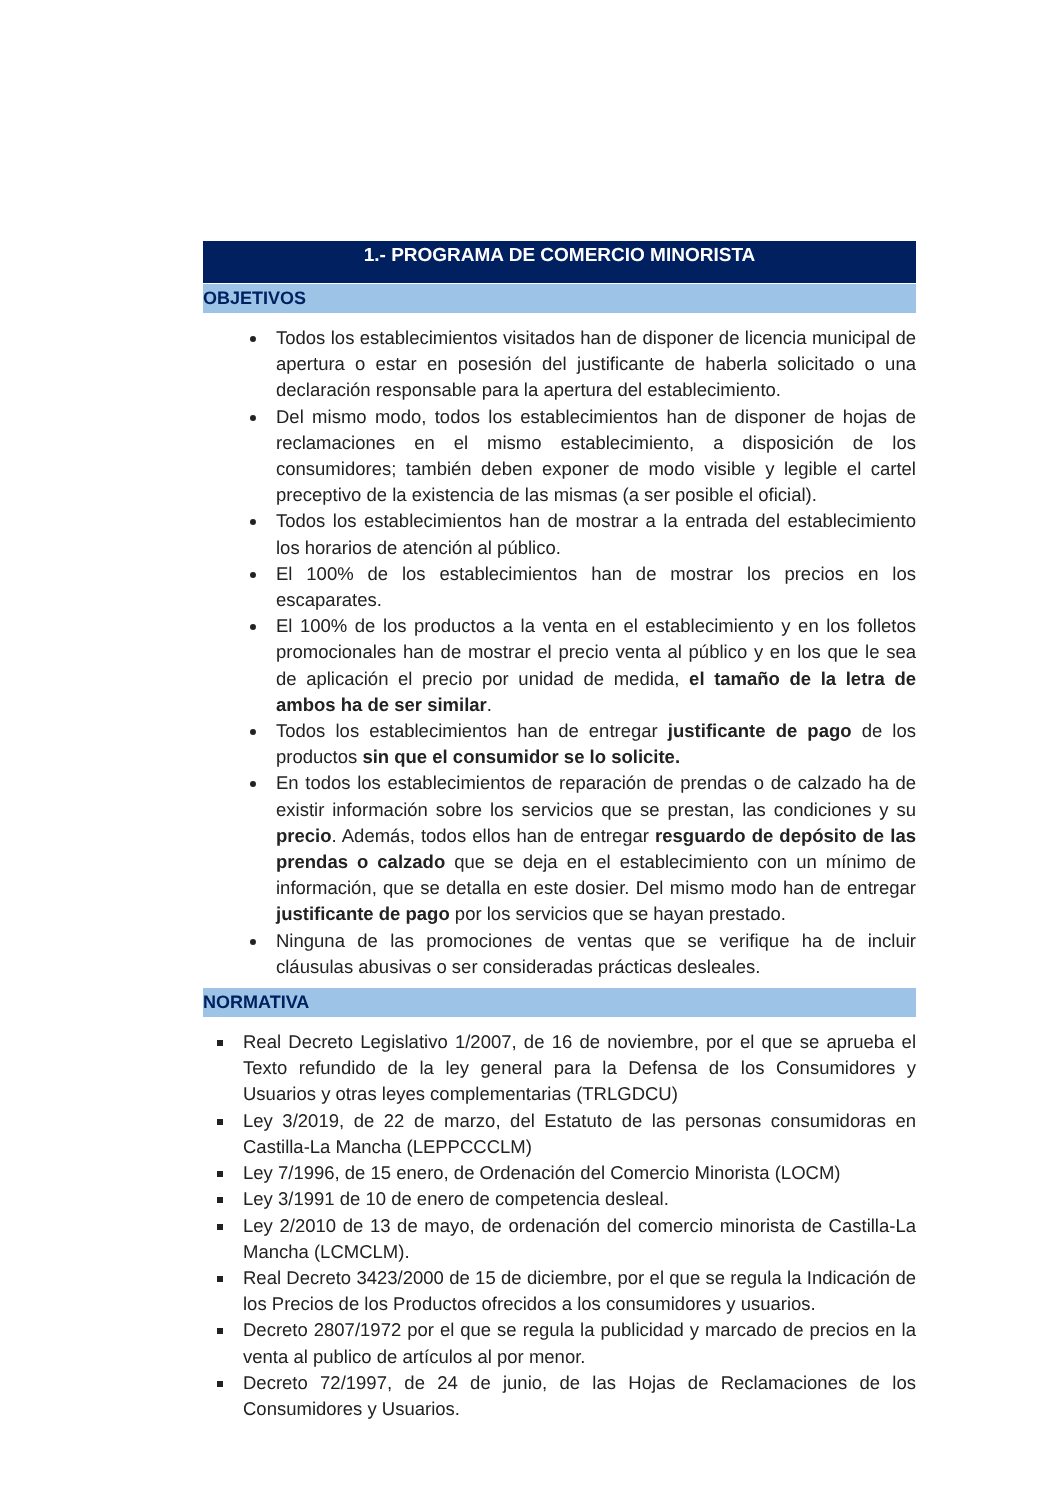1.- PROGRAMA DE COMERCIO MINORISTA
OBJETIVOS
Todos los establecimientos visitados han de disponer de licencia municipal de apertura o estar en posesión del justificante de haberla solicitado o una declaración responsable para la apertura del establecimiento.
Del mismo modo, todos los establecimientos han de disponer de hojas de reclamaciones en el mismo establecimiento, a disposición de los consumidores; también deben exponer de modo visible y legible el cartel preceptivo de la existencia de las mismas (a ser posible el oficial).
Todos los establecimientos han de mostrar a la entrada del establecimiento los horarios de atención al público.
El 100% de los establecimientos han de mostrar los precios en los escaparates.
El 100% de los productos a la venta en el establecimiento y en los folletos promocionales han de mostrar el precio venta al público y en los que le sea de aplicación el precio por unidad de medida, el tamaño de la letra de ambos ha de ser similar.
Todos los establecimientos han de entregar justificante de pago de los productos sin que el consumidor se lo solicite.
En todos los establecimientos de reparación de prendas o de calzado ha de existir información sobre los servicios que se prestan, las condiciones y su precio. Además, todos ellos han de entregar resguardo de depósito de las prendas o calzado que se deja en el establecimiento con un mínimo de información, que se detalla en este dosier. Del mismo modo han de entregar justificante de pago por los servicios que se hayan prestado.
Ninguna de las promociones de ventas que se verifique ha de incluir cláusulas abusivas o ser consideradas prácticas desleales.
NORMATIVA
Real Decreto Legislativo 1/2007, de 16 de noviembre, por el que se aprueba el Texto refundido de la ley general para la Defensa de los Consumidores y Usuarios y otras leyes complementarias (TRLGDCU)
Ley 3/2019, de 22 de marzo, del Estatuto de las personas consumidoras en Castilla-La Mancha (LEPPCCCLM)
Ley 7/1996, de 15 enero, de Ordenación del Comercio Minorista (LOCM)
Ley 3/1991 de 10 de enero de competencia desleal.
Ley 2/2010 de 13 de mayo, de ordenación del comercio minorista de Castilla-La Mancha (LCMCLM).
Real Decreto 3423/2000 de 15 de diciembre, por el que se regula la Indicación de los Precios de los Productos ofrecidos a los consumidores y usuarios.
Decreto 2807/1972 por el que se regula la publicidad y marcado de precios en la venta al publico de artículos al por menor.
Decreto 72/1997, de 24 de junio, de las Hojas de Reclamaciones de los Consumidores y Usuarios.